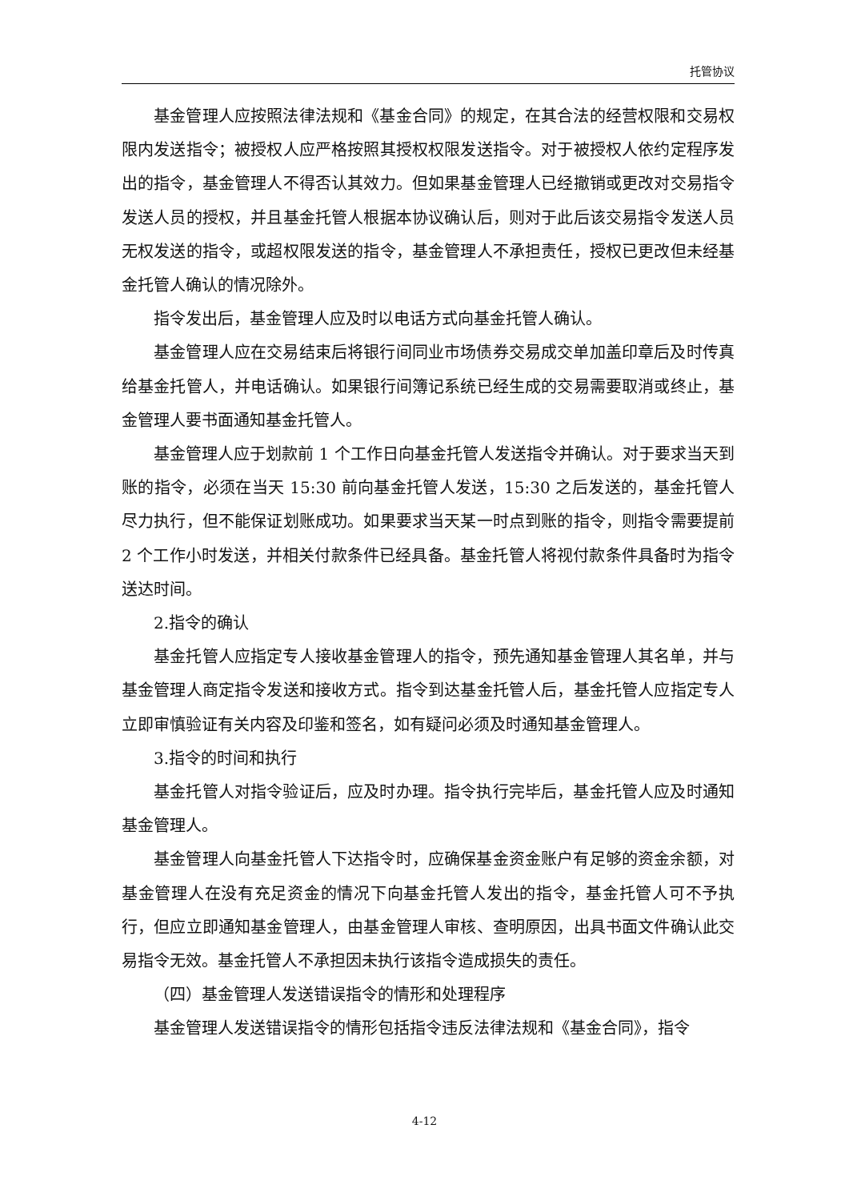托管协议
基金管理人应按照法律法规和《基金合同》的规定，在其合法的经营权限和交易权限内发送指令；被授权人应严格按照其授权权限发送指令。对于被授权人依约定程序发出的指令，基金管理人不得否认其效力。但如果基金管理人已经撤销或更改对交易指令发送人员的授权，并且基金托管人根据本协议确认后，则对于此后该交易指令发送人员无权发送的指令，或超权限发送的指令，基金管理人不承担责任，授权已更改但未经基金托管人确认的情况除外。
指令发出后，基金管理人应及时以电话方式向基金托管人确认。
基金管理人应在交易结束后将银行间同业市场债券交易成交单加盖印章后及时传真给基金托管人，并电话确认。如果银行间簿记系统已经生成的交易需要取消或终止，基金管理人要书面通知基金托管人。
基金管理人应于划款前 1 个工作日向基金托管人发送指令并确认。对于要求当天到账的指令，必须在当天 15:30 前向基金托管人发送，15:30 之后发送的，基金托管人尽力执行，但不能保证划账成功。如果要求当天某一时点到账的指令，则指令需要提前 2 个工作小时发送，并相关付款条件已经具备。基金托管人将视付款条件具备时为指令送达时间。
2.指令的确认
基金托管人应指定专人接收基金管理人的指令，预先通知基金管理人其名单，并与基金管理人商定指令发送和接收方式。指令到达基金托管人后，基金托管人应指定专人立即审慎验证有关内容及印鉴和签名，如有疑问必须及时通知基金管理人。
3.指令的时间和执行
基金托管人对指令验证后，应及时办理。指令执行完毕后，基金托管人应及时通知基金管理人。
基金管理人向基金托管人下达指令时，应确保基金资金账户有足够的资金余额，对基金管理人在没有充足资金的情况下向基金托管人发出的指令，基金托管人可不予执行，但应立即通知基金管理人，由基金管理人审核、查明原因，出具书面文件确认此交易指令无效。基金托管人不承担因未执行该指令造成损失的责任。
（四）基金管理人发送错误指令的情形和处理程序
基金管理人发送错误指令的情形包括指令违反法律法规和《基金合同》，指令
4-12